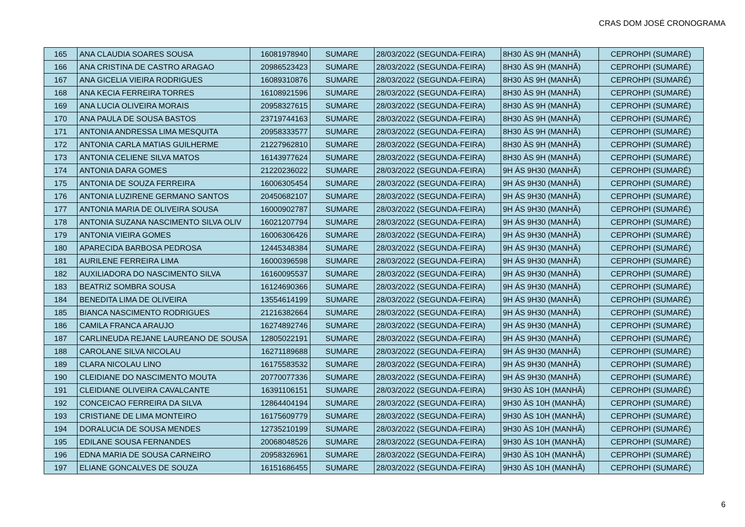CRAS DOM JOSÉ CRONOGRAMA
| 165 | ANA CLAUDIA SOARES SOUSA | 16081978940 | SUMARE | 28/03/2022 (SEGUNDA-FEIRA) | 8H30 ÀS 9H (MANHÃ) | CEPROHPI (SUMARÉ) |
| 166 | ANA CRISTINA DE CASTRO ARAGAO | 20986523423 | SUMARE | 28/03/2022 (SEGUNDA-FEIRA) | 8H30 ÀS 9H (MANHÃ) | CEPROHPI (SUMARÉ) |
| 167 | ANA GICELIA VIEIRA RODRIGUES | 16089310876 | SUMARE | 28/03/2022 (SEGUNDA-FEIRA) | 8H30 ÀS 9H (MANHÃ) | CEPROHPI (SUMARÉ) |
| 168 | ANA KECIA FERREIRA TORRES | 16108921596 | SUMARE | 28/03/2022 (SEGUNDA-FEIRA) | 8H30 ÀS 9H (MANHÃ) | CEPROHPI (SUMARÉ) |
| 169 | ANA LUCIA OLIVEIRA MORAIS | 20958327615 | SUMARE | 28/03/2022 (SEGUNDA-FEIRA) | 8H30 ÀS 9H (MANHÃ) | CEPROHPI (SUMARÉ) |
| 170 | ANA PAULA DE SOUSA BASTOS | 23719744163 | SUMARE | 28/03/2022 (SEGUNDA-FEIRA) | 8H30 ÀS 9H (MANHÃ) | CEPROHPI (SUMARÉ) |
| 171 | ANTONIA ANDRESSA LIMA MESQUITA | 20958333577 | SUMARE | 28/03/2022 (SEGUNDA-FEIRA) | 8H30 ÀS 9H (MANHÃ) | CEPROHPI (SUMARÉ) |
| 172 | ANTONIA CARLA MATIAS GUILHERME | 21227962810 | SUMARE | 28/03/2022 (SEGUNDA-FEIRA) | 8H30 ÀS 9H (MANHÃ) | CEPROHPI (SUMARÉ) |
| 173 | ANTONIA CELIENE SILVA MATOS | 16143977624 | SUMARE | 28/03/2022 (SEGUNDA-FEIRA) | 8H30 ÀS 9H (MANHÃ) | CEPROHPI (SUMARÉ) |
| 174 | ANTONIA DARA GOMES | 21220236022 | SUMARE | 28/03/2022 (SEGUNDA-FEIRA) | 9H ÁS 9H30 (MANHÃ) | CEPROHPI (SUMARÉ) |
| 175 | ANTONIA DE SOUZA FERREIRA | 16006305454 | SUMARE | 28/03/2022 (SEGUNDA-FEIRA) | 9H ÁS 9H30 (MANHÃ) | CEPROHPI (SUMARÉ) |
| 176 | ANTONIA LUZIRENE GERMANO SANTOS | 20450682107 | SUMARE | 28/03/2022 (SEGUNDA-FEIRA) | 9H ÁS 9H30 (MANHÃ) | CEPROHPI (SUMARÉ) |
| 177 | ANTONIA MARIA DE OLIVEIRA SOUSA | 16000902787 | SUMARE | 28/03/2022 (SEGUNDA-FEIRA) | 9H ÁS 9H30 (MANHÃ) | CEPROHPI (SUMARÉ) |
| 178 | ANTONIA SUZANA NASCIMENTO SILVA OLIV | 16021207794 | SUMARE | 28/03/2022 (SEGUNDA-FEIRA) | 9H ÁS 9H30 (MANHÃ) | CEPROHPI (SUMARÉ) |
| 179 | ANTONIA VIEIRA GOMES | 16006306426 | SUMARE | 28/03/2022 (SEGUNDA-FEIRA) | 9H ÁS 9H30 (MANHÃ) | CEPROHPI (SUMARÉ) |
| 180 | APARECIDA BARBOSA PEDROSA | 12445348384 | SUMARE | 28/03/2022 (SEGUNDA-FEIRA) | 9H ÁS 9H30 (MANHÃ) | CEPROHPI (SUMARÉ) |
| 181 | AURILENE FERREIRA LIMA | 16000396598 | SUMARE | 28/03/2022 (SEGUNDA-FEIRA) | 9H ÁS 9H30 (MANHÃ) | CEPROHPI (SUMARÉ) |
| 182 | AUXILIADORA DO NASCIMENTO SILVA | 16160095537 | SUMARE | 28/03/2022 (SEGUNDA-FEIRA) | 9H ÁS 9H30 (MANHÃ) | CEPROHPI (SUMARÉ) |
| 183 | BEATRIZ SOMBRA SOUSA | 16124690366 | SUMARE | 28/03/2022 (SEGUNDA-FEIRA) | 9H ÁS 9H30 (MANHÃ) | CEPROHPI (SUMARÉ) |
| 184 | BENEDITA LIMA DE OLIVEIRA | 13554614199 | SUMARE | 28/03/2022 (SEGUNDA-FEIRA) | 9H ÁS 9H30 (MANHÃ) | CEPROHPI (SUMARÉ) |
| 185 | BIANCA NASCIMENTO RODRIGUES | 21216382664 | SUMARE | 28/03/2022 (SEGUNDA-FEIRA) | 9H ÁS 9H30 (MANHÃ) | CEPROHPI (SUMARÉ) |
| 186 | CAMILA FRANCA ARAUJO | 16274892746 | SUMARE | 28/03/2022 (SEGUNDA-FEIRA) | 9H ÁS 9H30 (MANHÃ) | CEPROHPI (SUMARÉ) |
| 187 | CARLINEUDA REJANE LAUREANO DE SOUSA | 12805022191 | SUMARE | 28/03/2022 (SEGUNDA-FEIRA) | 9H ÁS 9H30 (MANHÃ) | CEPROHPI (SUMARÉ) |
| 188 | CAROLANE SILVA NICOLAU | 16271189688 | SUMARE | 28/03/2022 (SEGUNDA-FEIRA) | 9H ÁS 9H30 (MANHÃ) | CEPROHPI (SUMARÉ) |
| 189 | CLARA NICOLAU LINO | 16175583532 | SUMARE | 28/03/2022 (SEGUNDA-FEIRA) | 9H ÁS 9H30 (MANHÃ) | CEPROHPI (SUMARÉ) |
| 190 | CLEIDIANE DO NASCIMENTO MOUTA | 20770077336 | SUMARE | 28/03/2022 (SEGUNDA-FEIRA) | 9H ÁS 9H30 (MANHÃ) | CEPROHPI (SUMARÉ) |
| 191 | CLEIDIANE OLIVEIRA CAVALCANTE | 16391106151 | SUMARE | 28/03/2022 (SEGUNDA-FEIRA) | 9H30 ÀS 10H (MANHÃ) | CEPROHPI (SUMARÉ) |
| 192 | CONCEICAO FERREIRA DA SILVA | 12864404194 | SUMARE | 28/03/2022 (SEGUNDA-FEIRA) | 9H30 ÀS 10H (MANHÃ) | CEPROHPI (SUMARÉ) |
| 193 | CRISTIANE DE LIMA MONTEIRO | 16175609779 | SUMARE | 28/03/2022 (SEGUNDA-FEIRA) | 9H30 ÀS 10H (MANHÃ) | CEPROHPI (SUMARÉ) |
| 194 | DORALUCIA DE SOUSA MENDES | 12735210199 | SUMARE | 28/03/2022 (SEGUNDA-FEIRA) | 9H30 ÀS 10H (MANHÃ) | CEPROHPI (SUMARÉ) |
| 195 | EDILANE SOUSA FERNANDES | 20068048526 | SUMARE | 28/03/2022 (SEGUNDA-FEIRA) | 9H30 ÀS 10H (MANHÃ) | CEPROHPI (SUMARÉ) |
| 196 | EDNA MARIA DE SOUSA CARNEIRO | 20958326961 | SUMARE | 28/03/2022 (SEGUNDA-FEIRA) | 9H30 ÀS 10H (MANHÃ) | CEPROHPI (SUMARÉ) |
| 197 | ELIANE GONCALVES DE SOUZA | 16151686455 | SUMARE | 28/03/2022 (SEGUNDA-FEIRA) | 9H30 ÀS 10H (MANHÃ) | CEPROHPI (SUMARÉ) |
6